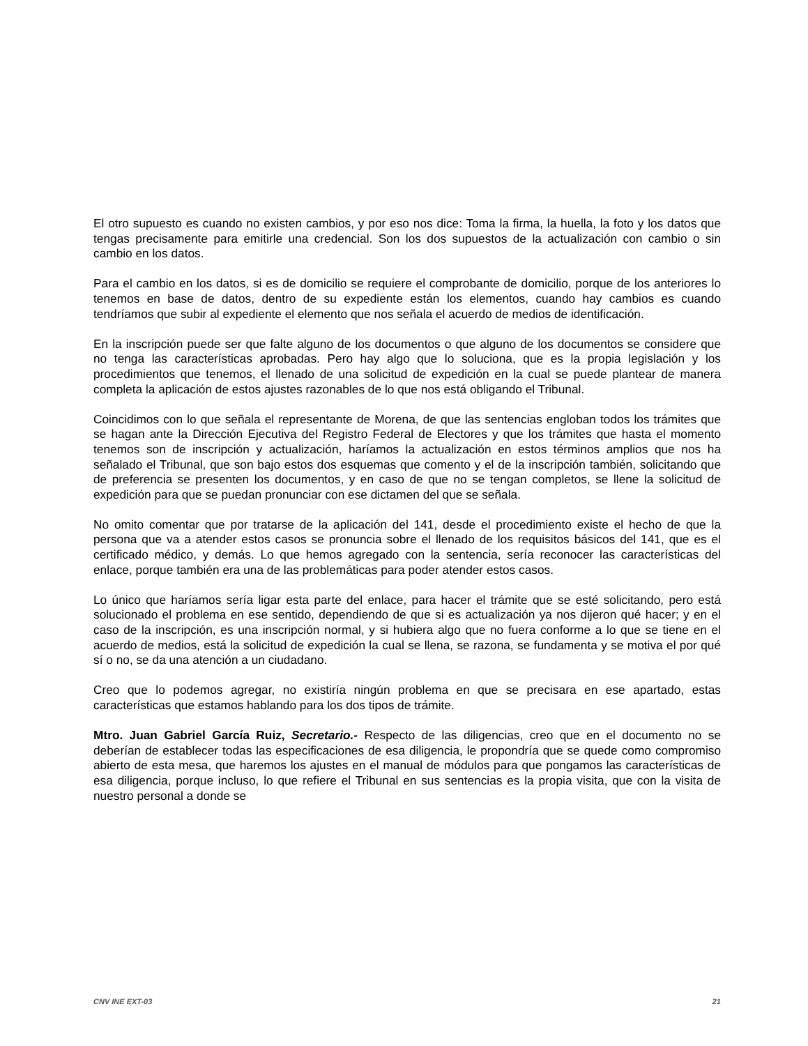El otro supuesto es cuando no existen cambios, y por eso nos dice: Toma la firma, la huella, la foto y los datos que tengas precisamente para emitirle una credencial. Son los dos supuestos de la actualización con cambio o sin cambio en los datos.
Para el cambio en los datos, si es de domicilio se requiere el comprobante de domicilio, porque de los anteriores lo tenemos en base de datos, dentro de su expediente están los elementos, cuando hay cambios es cuando tendríamos que subir al expediente el elemento que nos señala el acuerdo de medios de identificación.
En la inscripción puede ser que falte alguno de los documentos o que alguno de los documentos se considere que no tenga las características aprobadas. Pero hay algo que lo soluciona, que es la propia legislación y los procedimientos que tenemos, el llenado de una solicitud de expedición en la cual se puede plantear de manera completa la aplicación de estos ajustes razonables de lo que nos está obligando el Tribunal.
Coincidimos con lo que señala el representante de Morena, de que las sentencias engloban todos los trámites que se hagan ante la Dirección Ejecutiva del Registro Federal de Electores y que los trámites que hasta el momento tenemos son de inscripción y actualización, haríamos la actualización en estos términos amplios que nos ha señalado el Tribunal, que son bajo estos dos esquemas que comento y el de la inscripción también, solicitando que de preferencia se presenten los documentos, y en caso de que no se tengan completos, se llene la solicitud de expedición para que se puedan pronunciar con ese dictamen del que se señala.
No omito comentar que por tratarse de la aplicación del 141, desde el procedimiento existe el hecho de que la persona que va a atender estos casos se pronuncia sobre el llenado de los requisitos básicos del 141, que es el certificado médico, y demás. Lo que hemos agregado con la sentencia, sería reconocer las características del enlace, porque también era una de las problemáticas para poder atender estos casos.
Lo único que haríamos sería ligar esta parte del enlace, para hacer el trámite que se esté solicitando, pero está solucionado el problema en ese sentido, dependiendo de que si es actualización ya nos dijeron qué hacer; y en el caso de la inscripción, es una inscripción normal, y si hubiera algo que no fuera conforme a lo que se tiene en el acuerdo de medios, está la solicitud de expedición la cual se llena, se razona, se fundamenta y se motiva el por qué sí o no, se da una atención a un ciudadano.
Creo que lo podemos agregar, no existiría ningún problema en que se precisara en ese apartado, estas características que estamos hablando para los dos tipos de trámite.
Mtro. Juan Gabriel García Ruiz, Secretario.- Respecto de las diligencias, creo que en el documento no se deberían de establecer todas las especificaciones de esa diligencia, le propondría que se quede como compromiso abierto de esta mesa, que haremos los ajustes en el manual de módulos para que pongamos las características de esa diligencia, porque incluso, lo que refiere el Tribunal en sus sentencias es la propia visita, que con la visita de nuestro personal a donde se
CNV INE EXT-03 21